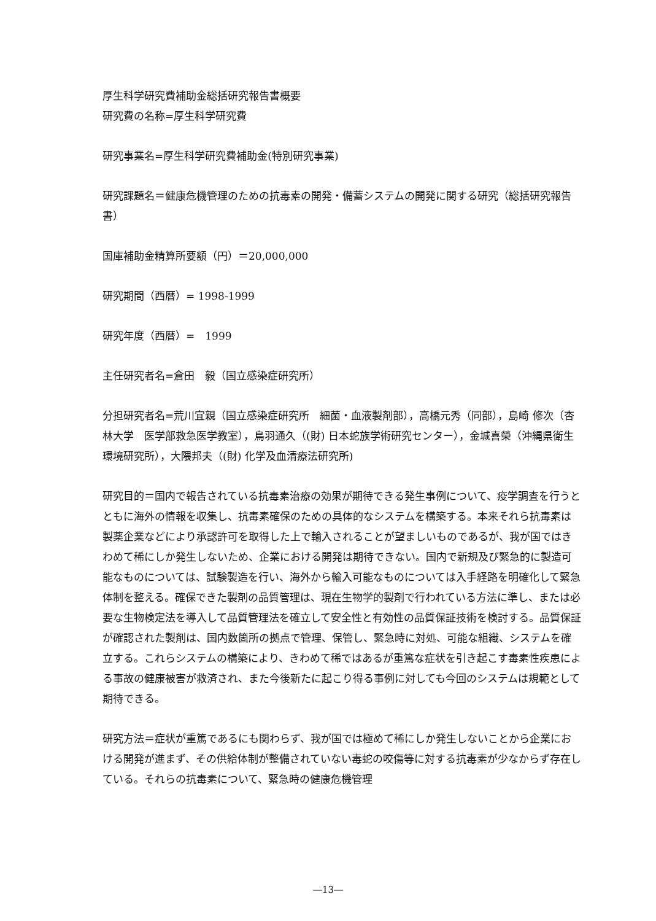厚生科学研究費補助金総括研究報告書概要
研究費の名称=厚生科学研究費
研究事業名=厚生科学研究費補助金(特別研究事業)
研究課題名＝健康危機管理のための抗毒素の開発・備蓄システムの開発に関する研究（総括研究報告書）
国庫補助金精算所要額（円）＝20,000,000
研究期間（西暦）= 1998-1999
研究年度（西暦）=　1999
主任研究者名=倉田　毅（国立感染症研究所）
分担研究者名=荒川宜親（国立感染症研究所　細菌・血液製剤部），高橋元秀（同部），島崎 修次（杏林大学　医学部救急医学教室），鳥羽通久（(財) 日本蛇族学術研究センター），金城喜榮（沖縄県衛生環境研究所），大隈邦夫（(財) 化学及血清療法研究所)
研究目的＝国内で報告されている抗毒素治療の効果が期待できる発生事例について、疫学調査を行うとともに海外の情報を収集し、抗毒素確保のための具体的なシステムを構築する。本来それら抗毒素は製薬企業などにより承認許可を取得した上で輸入されることが望ましいものであるが、我が国ではきわめて稀にしか発生しないため、企業における開発は期待できない。国内で新規及び緊急的に製造可能なものについては、試験製造を行い、海外から輸入可能なものについては入手経路を明確化して緊急体制を整える。確保できた製剤の品質管理は、現在生物学的製剤で行われている方法に準し、または必要な生物検定法を導入して品質管理法を確立して安全性と有効性の品質保証技術を検討する。品質保証が確認された製剤は、国内数箇所の拠点で管理、保管し、緊急時に対処、可能な組織、システムを確立する。これらシステムの構築により、きわめて稀ではあるが重篤な症状を引き起こす毒素性疾患による事故の健康被害が救済され、また今後新たに起こり得る事例に対しても今回のシステムは規範として期待できる。
研究方法＝症状が重篤であるにも関わらず、我が国では極めて稀にしか発生しないことから企業における開発が進まず、その供給体制が整備されていない毒蛇の咬傷等に対する抗毒素が少なからず存在している。それらの抗毒素について、緊急時の健康危機管理
―13―